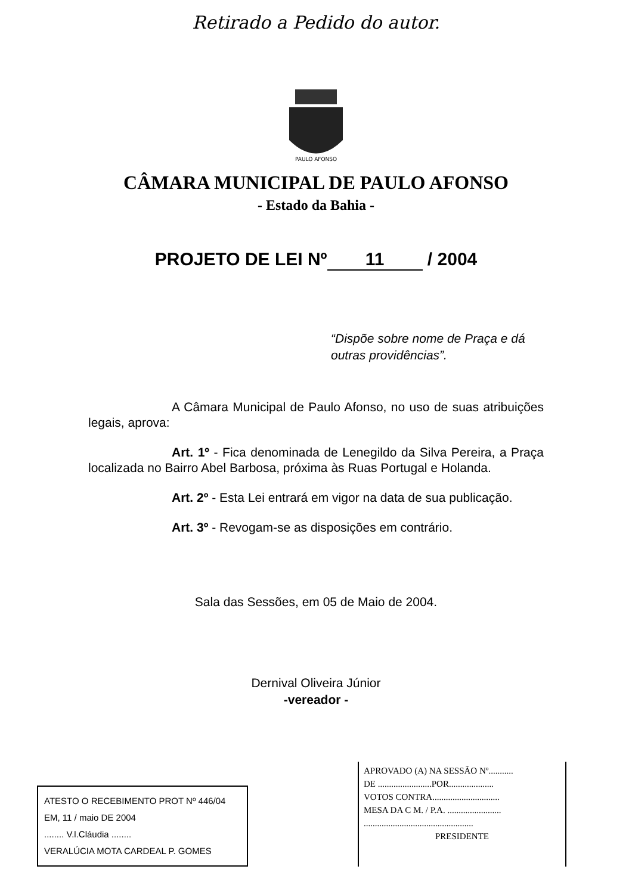Retirado a Pedido do autor.
PAULO AFONSO
CÂMARA MUNICIPAL DE PAULO AFONSO
- Estado da Bahia -
PROJETO DE LEI Nº 11 / 2004
“Dispõe sobre nome de Praça e dá outras providências”.
A Câmara Municipal de Paulo Afonso, no uso de suas atribuições legais, aprova:
Art. 1º - Fica denominada de Lenegildo da Silva Pereira, a Praça localizada no Bairro Abel Barbosa, próxima às Ruas Portugal e Holanda.
Art. 2º - Esta Lei entrará em vigor na data de sua publicação.
Art. 3º - Revogam-se as disposições em contrário.
Sala das Sessões, em 05 de Maio de 2004.
Dernival Oliveira Júnior
-vereador -
ATESTO O RECEBIMENTO PROT Nº 446/04
EM, 11 / maio DE 2004
........ V.l.Cláudia ........
VERALÚCIA MOTA CARDEAL P. GOMES
APROVADO (A) NA SESSÃO Nº...........
DE ........................POR....................
VOTOS CONTRA..............................
MESA DA C M. / P.A. ........................
.................................................
PRESIDENTE